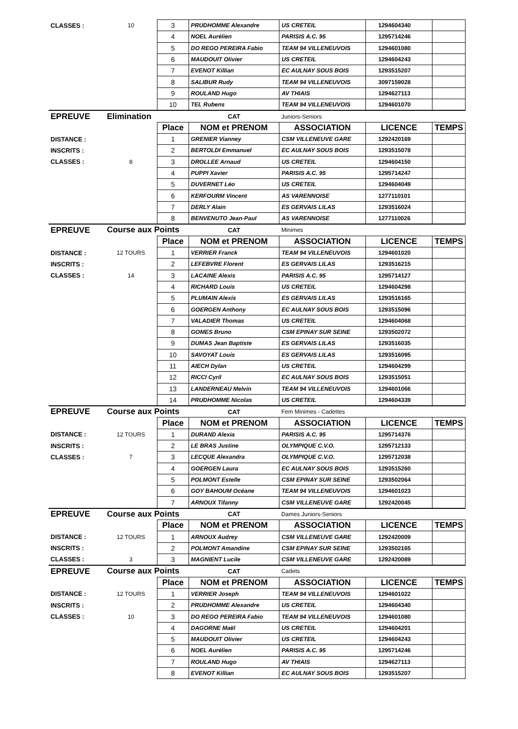| CLASSES : | 10 | 3 | PRUDHOMME Alexandre | US CRETEIL | 1294604340 | |
| | | 4 | NOEL Aurélien | PARISIS A.C. 95 | 1295714246 | |
| | | 5 | DO REGO PEREIRA Fabio | TEAM 94 VILLENEUVOIS | 1294601080 | |
| | | 6 | MAUDOUIT Olivier | US CRETEIL | 1294604243 | |
| | | 7 | EVENOT Killian | EC AULNAY SOUS BOIS | 1293515207 | |
| | | 8 | SALIBUR Rudy | TEAM 94 VILLENEUVOIS | 3097159028 | |
| | | 9 | ROULAND Hugo | AV THIAIS | 1294627113 | |
| | | 10 | TEL Rubens | TEAM 94 VILLENEUVOIS | 1294601070 | |
| EPREUVE | Elimination | | CAT | Juniors-Seniors | | |
| | | Place | NOM et PRENOM | ASSOCIATION | LICENCE | TEMPS |
| DISTANCE : | | 1 | GRENIER Vianney | CSM VILLENEUVE GARE | 1292420169 | |
| INSCRITS : | | 2 | BERTOLDI Emmanuel | EC AULNAY SOUS BOIS | 1293515078 | |
| CLASSES : | 8 | 3 | DROLLEE Arnaud | US CRETEIL | 1294604150 | |
| | | 4 | PUPPI Xavier | PARISIS A.C. 95 | 1295714247 | |
| | | 5 | DUVERNET Léo | US CRETEIL | 1294604049 | |
| | | 6 | KERFOURM Vincent | AS VARENNOISE | 1277110101 | |
| | | 7 | DERLY Alain | ES GERVAIS LILAS | 1293516024 | |
| | | 8 | BENVENUTO Jean-Paul | AS VARENNOISE | 1277110026 | |
| EPREUVE | Course aux Points | | CAT | Minimes | | |
| | | Place | NOM et PRENOM | ASSOCIATION | LICENCE | TEMPS |
| DISTANCE : | 12 TOURS | 1 | VERRIER Franck | TEAM 94 VILLENEUVOIS | 1294601020 | |
| INSCRITS : | | 2 | LEFEBVRE Florent | ES GERVAIS LILAS | 1293516215 | |
| CLASSES : | 14 | 3 | LACAINE Alexis | PARISIS A.C. 95 | 1295714127 | |
| | | 4 | RICHARD Louis | US CRETEIL | 1294604298 | |
| | | 5 | PLUMAIN Alexis | ES GERVAIS LILAS | 1293516165 | |
| | | 6 | GOERGEN Anthony | EC AULNAY SOUS BOIS | 1293515096 | |
| | | 7 | VALADIER Thomas | US CRETEIL | 1294604068 | |
| | | 8 | GOMES Bruno | CSM EPINAY SUR SEINE | 1293502072 | |
| | | 9 | DUMAS Jean Baptiste | ES GERVAIS LILAS | 1293516035 | |
| | | 10 | SAVOYAT Louis | ES GERVAIS LILAS | 1293516095 | |
| | | 11 | AIECH Dylan | US CRETEIL | 1294604299 | |
| | | 12 | RICCI Cyril | EC AULNAY SOUS BOIS | 1293515051 | |
| | | 13 | LANDERNEAU Melvin | TEAM 94 VILLENEUVOIS | 1294601066 | |
| | | 14 | PRUDHOMME Nicolas | US CRETEIL | 1294604339 | |
| EPREUVE | Course aux Points | | CAT | Fem Minimes - Cadettes | | |
| | | Place | NOM et PRENOM | ASSOCIATION | LICENCE | TEMPS |
| DISTANCE : | 12 TOURS | 1 | DURAND Alexia | PARISIS A.C. 95 | 1295714376 | |
| INSCRITS : | | 2 | LE BRAS Justine | OLYMPIQUE C.V.O. | 1295712133 | |
| CLASSES : | 7 | 3 | LECQUE Alexandra | OLYMPIQUE C.V.O. | 1295712038 | |
| | | 4 | GOERGEN Laura | EC AULNAY SOUS BOIS | 1293515260 | |
| | | 5 | POLMONT Estelle | CSM EPINAY SUR SEINE | 1293502064 | |
| | | 6 | GOY BAHOUM Océane | TEAM 94 VILLENEUVOIS | 1294601023 | |
| | | 7 | ARNOUX Tifanny | CSM VILLENEUVE GARE | 1292420045 | |
| EPREUVE | Course aux Points | | CAT | Dames Juniors-Seniors | | |
| | | Place | NOM et PRENOM | ASSOCIATION | LICENCE | TEMPS |
| DISTANCE : | 12 TOURS | 1 | ARNOUX Audrey | CSM VILLENEUVE GARE | 1292420009 | |
| INSCRITS : | | 2 | POLMONT Amandine | CSM EPINAY SUR SEINE | 1293502165 | |
| CLASSES : | 3 | 3 | MAGNIENT Lucile | CSM VILLENEUVE GARE | 1292420089 | |
| EPREUVE | Course aux Points | | CAT | Cadets | | |
| | | Place | NOM et PRENOM | ASSOCIATION | LICENCE | TEMPS |
| DISTANCE : | 12 TOURS | 1 | VERRIER Joseph | TEAM 94 VILLENEUVOIS | 1294601022 | |
| INSCRITS : | | 2 | PRUDHOMME Alexandre | US CRETEIL | 1294604340 | |
| CLASSES : | 10 | 3 | DO REGO PEREIRA Fabio | TEAM 94 VILLENEUVOIS | 1294601080 | |
| | | 4 | DAGORNE Maël | US CRETEIL | 1294604201 | |
| | | 5 | MAUDOUIT Olivier | US CRETEIL | 1294604243 | |
| | | 6 | NOEL Aurélien | PARISIS A.C. 95 | 1295714246 | |
| | | 7 | ROULAND Hugo | AV THIAIS | 1294627113 | |
| | | 8 | EVENOT Killian | EC AULNAY SOUS BOIS | 1293515207 | |